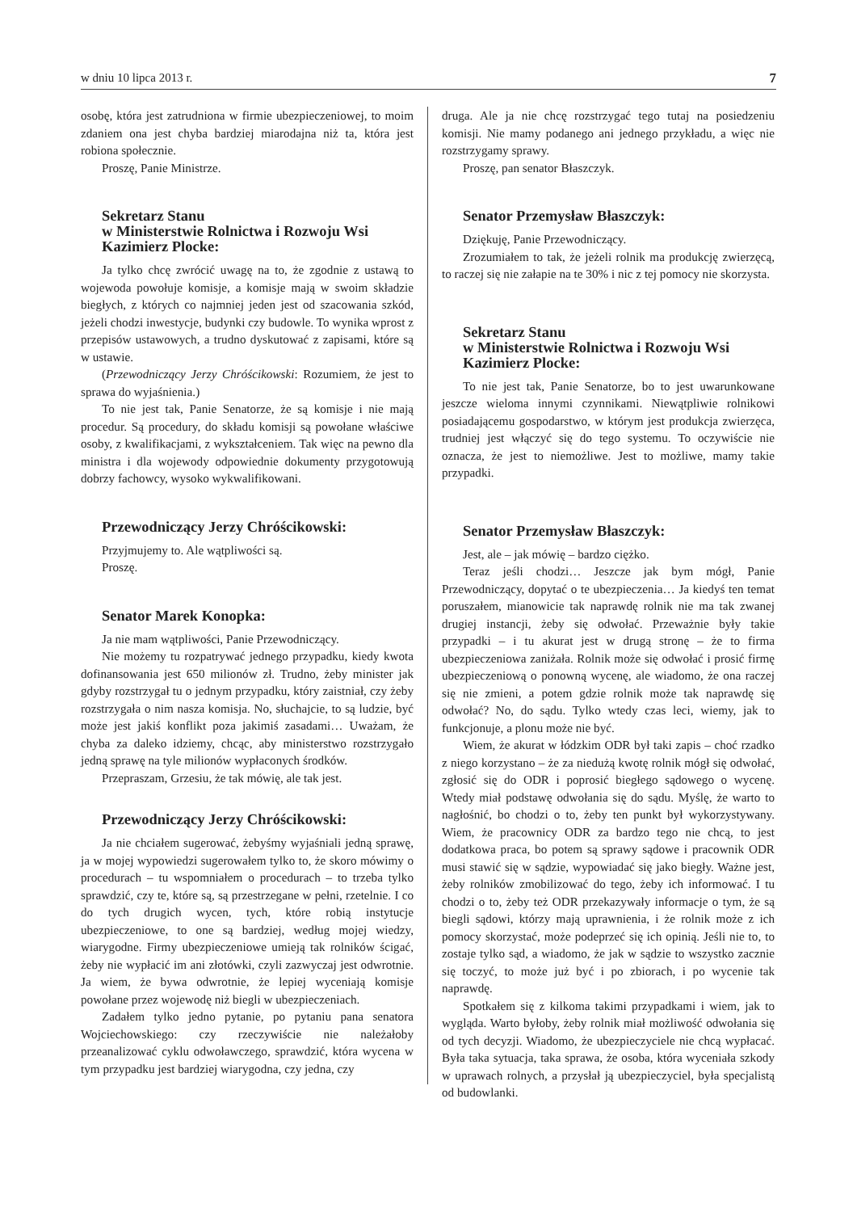w dniu 10 lipca 2013 r. 7
osobę, która jest zatrudniona w firmie ubezpieczeniowej, to moim zdaniem ona jest chyba bardziej miarodajna niż ta, która jest robiona społecznie.
Proszę, Panie Ministrze.
Sekretarz Stanu
w Ministerstwie Rolnictwa i Rozwoju Wsi
Kazimierz Plocke:
Ja tylko chcę zwrócić uwagę na to, że zgodnie z ustawą to wojewoda powołuje komisje, a komisje mają w swoim składzie biegłych, z których co najmniej jeden jest od szacowania szkód, jeżeli chodzi inwestycje, budynki czy budowle. To wynika wprost z przepisów ustawowych, a trudno dyskutować z zapisami, które są w ustawie.
(Przewodniczący Jerzy Chróścikowski: Rozumiem, że jest to sprawa do wyjaśnienia.)
To nie jest tak, Panie Senatorze, że są komisje i nie mają procedur. Są procedury, do składu komisji są powołane właściwe osoby, z kwalifikacjami, z wykształceniem. Tak więc na pewno dla ministra i dla wojewody odpowiednie dokumenty przygotowują dobrzy fachowcy, wysoko wykwalifikowani.
Przewodniczący Jerzy Chróścikowski:
Przyjmujemy to. Ale wątpliwości są.
Proszę.
Senator Marek Konopka:
Ja nie mam wątpliwości, Panie Przewodniczący.
Nie możemy tu rozpatrywać jednego przypadku, kiedy kwota dofinansowania jest 650 milionów zł. Trudno, żeby minister jak gdyby rozstrzygał tu o jednym przypadku, który zaistniał, czy żeby rozstrzygała o nim nasza komisja. No, słuchajcie, to są ludzie, być może jest jakiś konflikt poza jakimiś zasadami… Uważam, że chyba za daleko idziemy, chcąc, aby ministerstwo rozstrzygało jedną sprawę na tyle milionów wypłaconych środków.
Przepraszam, Grzesiu, że tak mówię, ale tak jest.
Przewodniczący Jerzy Chróścikowski:
Ja nie chciałem sugerować, żebyśmy wyjaśniali jedną sprawę, ja w mojej wypowiedzi sugerowałem tylko to, że skoro mówimy o procedurach – tu wspomniałem o procedurach – to trzeba tylko sprawdzić, czy te, które są, są przestrzegane w pełni, rzetelnie. I co do tych drugich wycen, tych, które robią instytucje ubezpieczeniowe, to one są bardziej, według mojej wiedzy, wiarygodne. Firmy ubezpieczeniowe umieją tak rolników ścigać, żeby nie wypłacić im ani złotówki, czyli zazwyczaj jest odwrotnie. Ja wiem, że bywa odwrotnie, że lepiej wyceniają komisje powołane przez wojewodę niż biegli w ubezpieczeniach.
Zadałem tylko jedno pytanie, po pytaniu pana senatora Wojciechowskiego: czy rzeczywiście nie należałoby przeanalizować cyklu odwoławczego, sprawdzić, która wycena w tym przypadku jest bardziej wiarygodna, czy jedna, czy
druga. Ale ja nie chcę rozstrzygać tego tutaj na posiedzeniu komisji. Nie mamy podanego ani jednego przykładu, a więc nie rozstrzygamy sprawy.
Proszę, pan senator Błaszczyk.
Senator Przemysław Błaszczyk:
Dziękuję, Panie Przewodniczący.
Zrozumiałem to tak, że jeżeli rolnik ma produkcję zwierzęcą, to raczej się nie załapie na te 30% i nic z tej pomocy nie skorzysta.
Sekretarz Stanu
w Ministerstwie Rolnictwa i Rozwoju Wsi
Kazimierz Plocke:
To nie jest tak, Panie Senatorze, bo to jest uwarunkowane jeszcze wieloma innymi czynnikami. Niewątpliwie rolnikowi posiadającemu gospodarstwo, w którym jest produkcja zwierzęca, trudniej jest włączyć się do tego systemu. To oczywiście nie oznacza, że jest to niemożliwe. Jest to możliwe, mamy takie przypadki.
Senator Przemysław Błaszczyk:
Jest, ale – jak mówię – bardzo ciężko.
Teraz jeśli chodzi… Jeszcze jak bym mógł, Panie Przewodniczący, dopytać o te ubezpieczenia… Ja kiedyś ten temat poruszałem, mianowicie tak naprawdę rolnik nie ma tak zwanej drugiej instancji, żeby się odwołać. Przeważnie były takie przypadki – i tu akurat jest w drugą stronę – że to firma ubezpieczeniowa zaniżała. Rolnik może się odwołać i prosić firmę ubezpieczeniową o ponowną wycenę, ale wiadomo, że ona raczej się nie zmieni, a potem gdzie rolnik może tak naprawdę się odwołać? No, do sądu. Tylko wtedy czas leci, wiemy, jak to funkcjonuje, a plonu może nie być.
Wiem, że akurat w łódzkim ODR był taki zapis – choć rzadko z niego korzystano – że za niedużą kwotę rolnik mógł się odwołać, zgłosić się do ODR i poprosić biegłego sądowego o wycenę. Wtedy miał podstawę odwołania się do sądu. Myślę, że warto to nagłośnić, bo chodzi o to, żeby ten punkt był wykorzystywany. Wiem, że pracownicy ODR za bardzo tego nie chcą, to jest dodatkowa praca, bo potem są sprawy sądowe i pracownik ODR musi stawić się w sądzie, wypowiadać się jako biegły. Ważne jest, żeby rolników zmobilizować do tego, żeby ich informować. I tu chodzi o to, żeby też ODR przekazywały informacje o tym, że są biegli sądowi, którzy mają uprawnienia, i że rolnik może z ich pomocy skorzystać, może podeprzeć się ich opinią. Jeśli nie to, to zostaje tylko sąd, a wiadomo, że jak w sądzie to wszystko zacznie się toczyć, to może już być i po zbiorach, i po wycenie tak naprawdę.
Spotkałem się z kilkoma takimi przypadkami i wiem, jak to wygląda. Warto byłoby, żeby rolnik miał możliwość odwołania się od tych decyzji. Wiadomo, że ubezpieczyciele nie chcą wypłacać. Była taka sytuacja, taka sprawa, że osoba, która wyceniała szkody w uprawach rolnych, a przysłał ją ubezpieczyciel, była specjalistą od budowlanki.